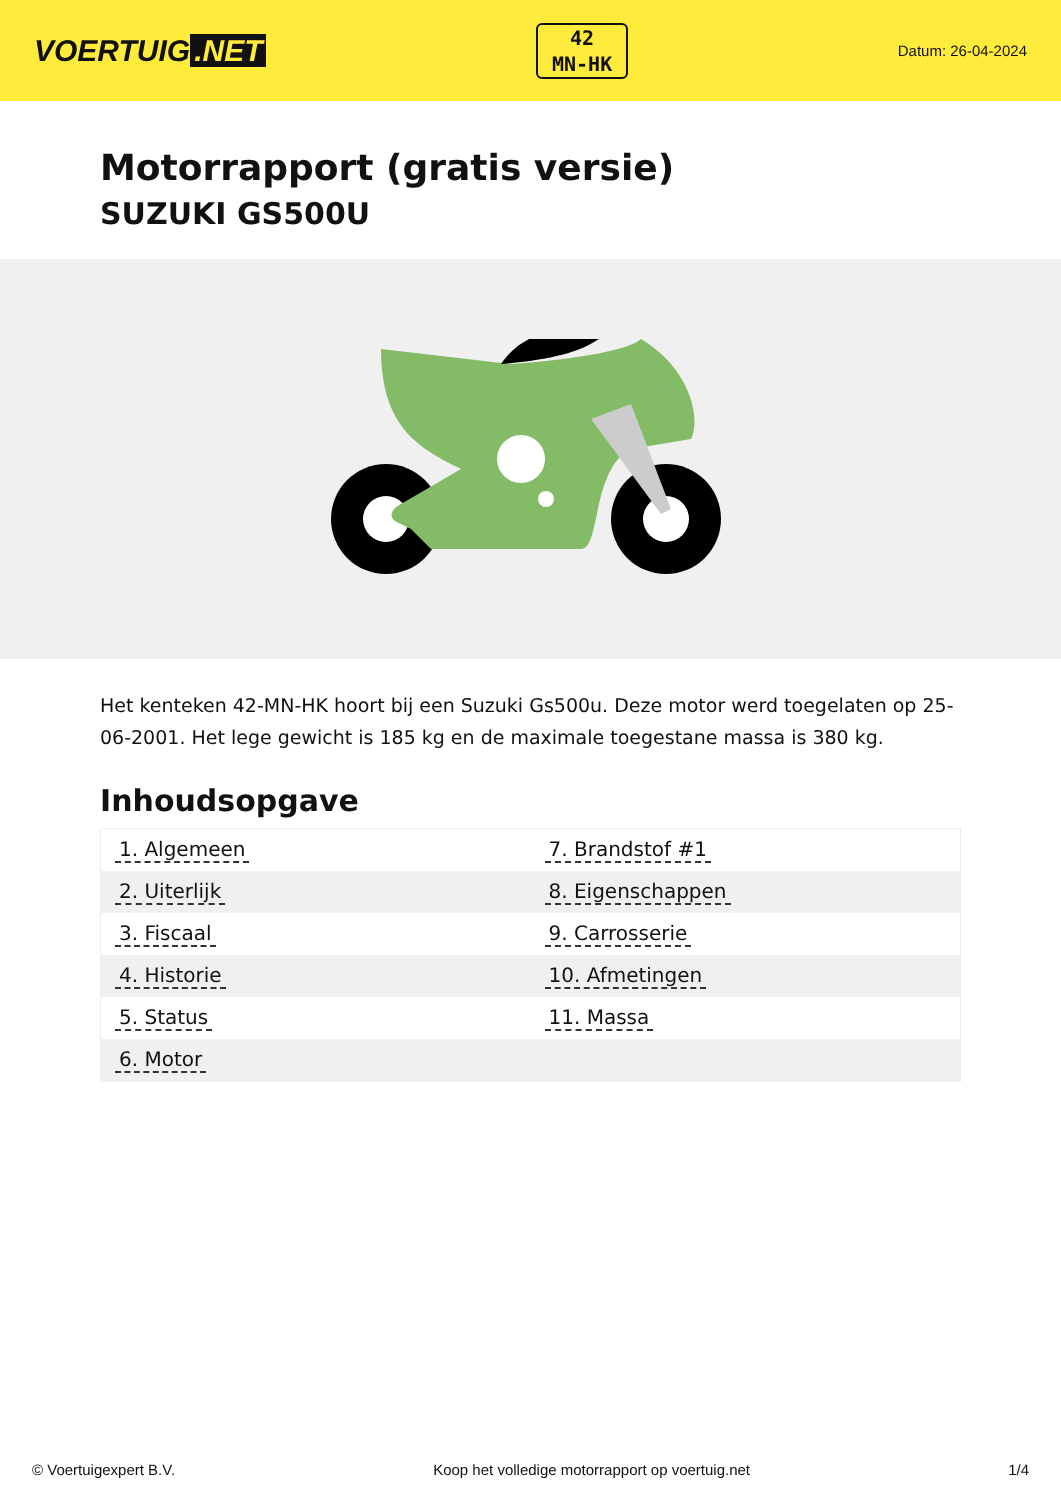VOERTUIG.NET
42
MN-HK
Datum: 26-04-2024
Motorrapport (gratis versie)
SUZUKI GS500U
Het kenteken 42-MN-HK hoort bij een Suzuki Gs500u. Deze motor werd toegelaten op 25-06-2001. Het lege gewicht is 185 kg en de maximale toegestane massa is 380 kg.
Inhoudsopgave
| 1. Algemeen | 7. Brandstof #1 |
| 2. Uiterlijk | 8. Eigenschappen |
| 3. Fiscaal | 9. Carrosserie |
| 4. Historie | 10. Afmetingen |
| 5. Status | 11. Massa |
| 6. Motor | |
© Voertuigexpert B.V. Koop het volledige motorrapport op voertuig.net 1/4